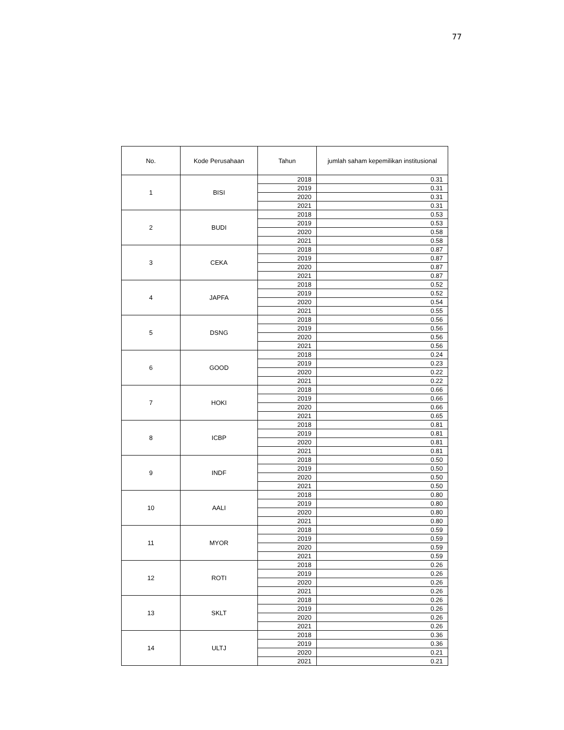77
| No. | Kode Perusahaan | Tahun | jumlah saham kepemilikan institusional |
| --- | --- | --- | --- |
| 1 | BISI | 2018 | 0.31 |
| | | 2019 | 0.31 |
| | | 2020 | 0.31 |
| | | 2021 | 0.31 |
| 2 | BUDI | 2018 | 0.53 |
| | | 2019 | 0.53 |
| | | 2020 | 0.58 |
| | | 2021 | 0.58 |
| 3 | CEKA | 2018 | 0.87 |
| | | 2019 | 0.87 |
| | | 2020 | 0.87 |
| | | 2021 | 0.87 |
| 4 | JAPFA | 2018 | 0.52 |
| | | 2019 | 0.52 |
| | | 2020 | 0.54 |
| | | 2021 | 0.55 |
| 5 | DSNG | 2018 | 0.56 |
| | | 2019 | 0.56 |
| | | 2020 | 0.56 |
| | | 2021 | 0.56 |
| 6 | GOOD | 2018 | 0.24 |
| | | 2019 | 0.23 |
| | | 2020 | 0.22 |
| | | 2021 | 0.22 |
| 7 | HOKI | 2018 | 0.66 |
| | | 2019 | 0.66 |
| | | 2020 | 0.66 |
| | | 2021 | 0.65 |
| 8 | ICBP | 2018 | 0.81 |
| | | 2019 | 0.81 |
| | | 2020 | 0.81 |
| | | 2021 | 0.81 |
| 9 | INDF | 2018 | 0.50 |
| | | 2019 | 0.50 |
| | | 2020 | 0.50 |
| | | 2021 | 0.50 |
| 10 | AALI | 2018 | 0.80 |
| | | 2019 | 0.80 |
| | | 2020 | 0.80 |
| | | 2021 | 0.80 |
| 11 | MYOR | 2018 | 0.59 |
| | | 2019 | 0.59 |
| | | 2020 | 0.59 |
| | | 2021 | 0.59 |
| 12 | ROTI | 2018 | 0.26 |
| | | 2019 | 0.26 |
| | | 2020 | 0.26 |
| | | 2021 | 0.26 |
| 13 | SKLT | 2018 | 0.26 |
| | | 2019 | 0.26 |
| | | 2020 | 0.26 |
| | | 2021 | 0.26 |
| 14 | ULTJ | 2018 | 0.36 |
| | | 2019 | 0.36 |
| | | 2020 | 0.21 |
| | | 2021 | 0.21 |